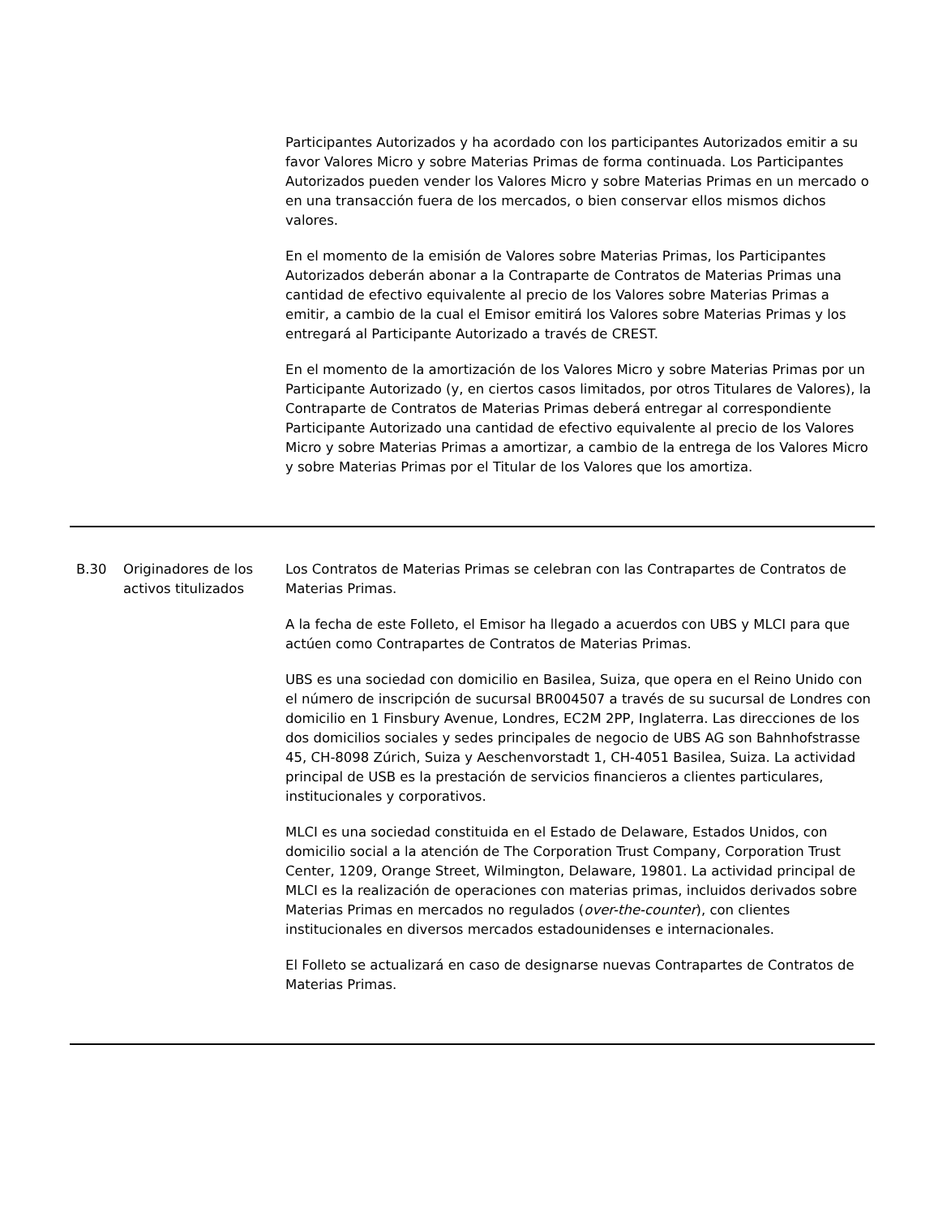| | | Participantes Autorizados y ha acordado con los participantes Autorizados emitir a su favor Valores Micro y sobre Materias Primas de forma continuada. Los Participantes Autorizados pueden vender los Valores Micro y sobre Materias Primas en un mercado o en una transacción fuera de los mercados, o bien conservar ellos mismos dichos valores. En el momento de la emisión de Valores sobre Materias Primas, los Participantes Autorizados deberán abonar a la Contraparte de Contratos de Materias Primas una cantidad de efectivo equivalente al precio de los Valores sobre Materias Primas a emitir, a cambio de la cual el Emisor emitirá los Valores sobre Materias Primas y los entregará al Participante Autorizado a través de CREST. En el momento de la amortización de los Valores Micro y sobre Materias Primas por un Participante Autorizado (y, en ciertos casos limitados, por otros Titulares de Valores), la Contraparte de Contratos de Materias Primas deberá entregar al correspondiente Participante Autorizado una cantidad de efectivo equivalente al precio de los Valores Micro y sobre Materias Primas a amortizar, a cambio de la entrega de los Valores Micro y sobre Materias Primas por el Titular de los Valores que los amortiza. |
| B.30 | Originadores de los activos titulizados | Los Contratos de Materias Primas se celebran con las Contrapartes de Contratos de Materias Primas. A la fecha de este Folleto, el Emisor ha llegado a acuerdos con UBS y MLCI para que actúen como Contrapartes de Contratos de Materias Primas. UBS es una sociedad con domicilio en Basilea, Suiza, que opera en el Reino Unido con el número de inscripción de sucursal BR004507 a través de su sucursal de Londres con domicilio en 1 Finsbury Avenue, Londres, EC2M 2PP, Inglaterra. Las direcciones de los dos domicilios sociales y sedes principales de negocio de UBS AG son Bahnhofstrasse 45, CH-8098 Zúrich, Suiza y Aeschenvorstadt 1, CH-4051 Basilea, Suiza. La actividad principal de USB es la prestación de servicios financieros a clientes particulares, institucionales y corporativos. MLCI es una sociedad constituida en el Estado de Delaware, Estados Unidos, con domicilio social a la atención de The Corporation Trust Company, Corporation Trust Center, 1209, Orange Street, Wilmington, Delaware, 19801. La actividad principal de MLCI es la realización de operaciones con materias primas, incluidos derivados sobre Materias Primas en mercados no regulados ( over-the-counter ), con clientes institucionales en diversos mercados estadounidenses e internacionales. El Folleto se actualizará en caso de designarse nuevas Contrapartes de Contratos de Materias Primas. |